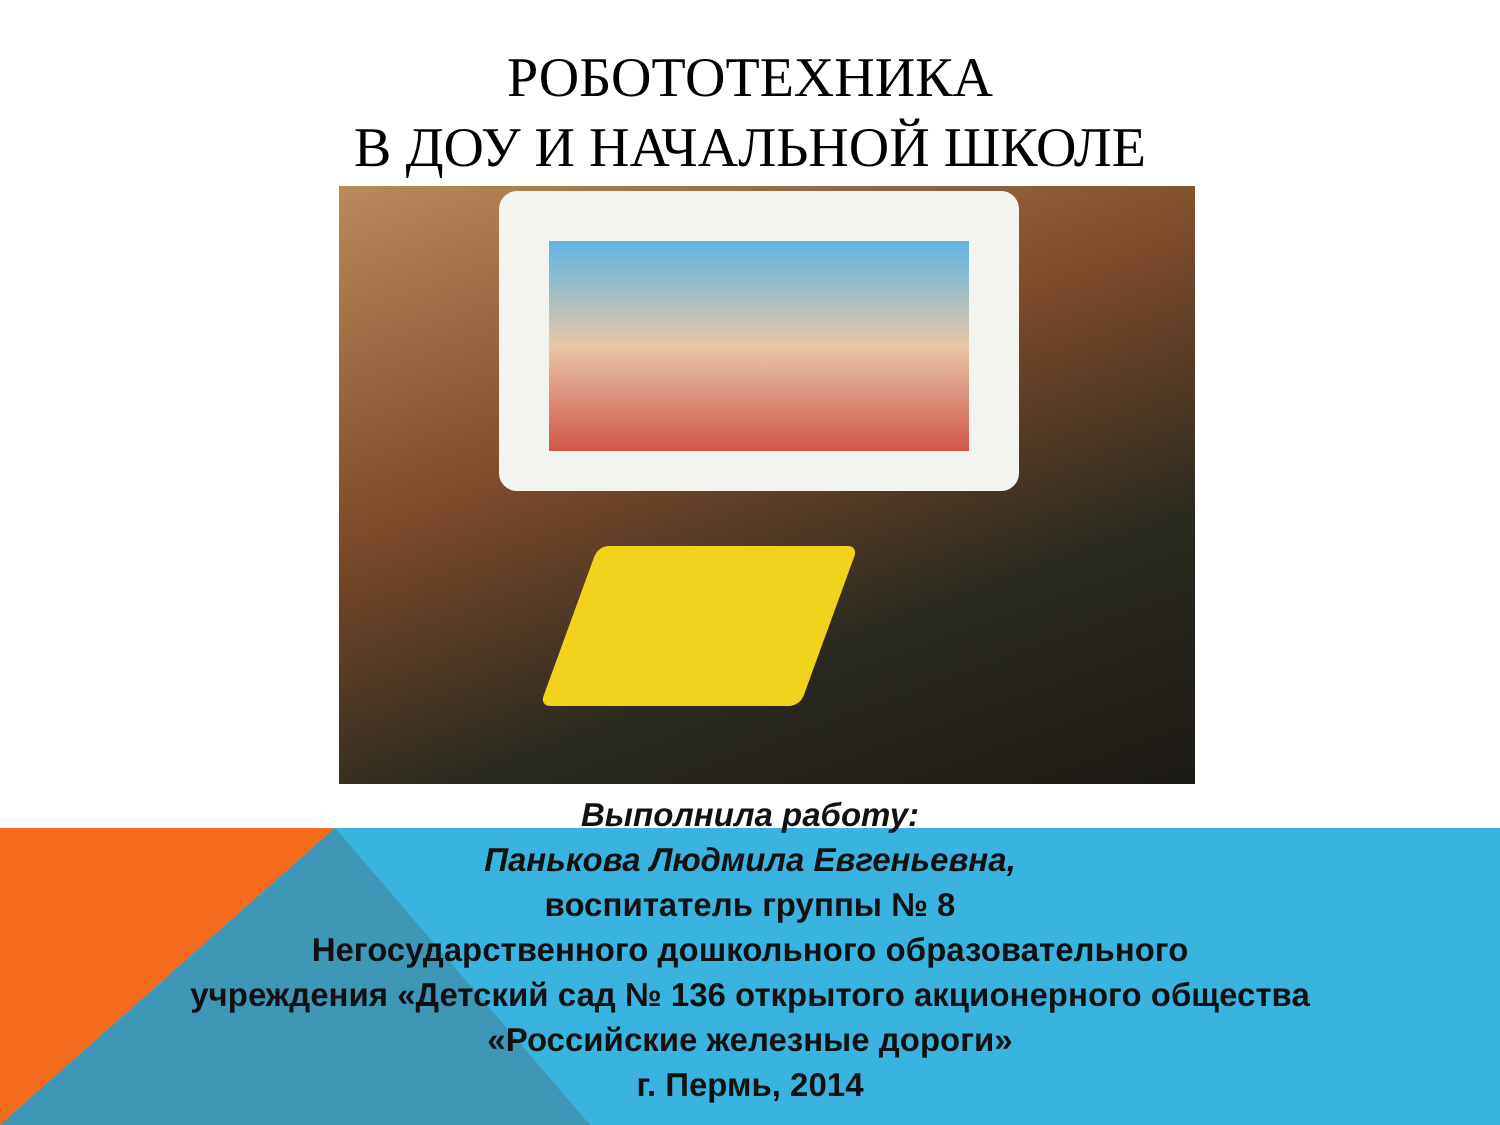РОБОТОТЕХНИКА
В ДОУ И НАЧАЛЬНОЙ ШКОЛЕ
Выполнила работу:
Панькова Людмила Евгеньевна,
воспитатель группы № 8
Негосударственного дошкольного образовательного
учреждения «Детский сад № 136 открытого акционерного общества
«Российские железные дороги»
г. Пермь, 2014